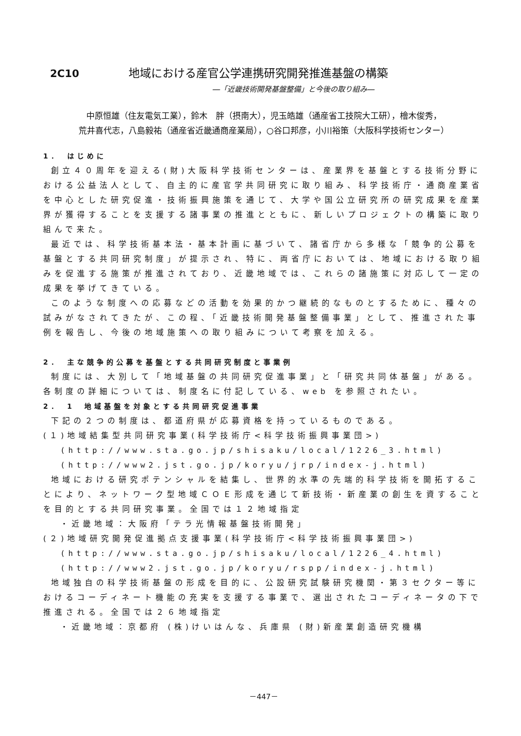2C10 地域における産官公学連携研究開発推進基盤の構築
―「近畿技術開発基盤整備」と今後の取り組み―
中原恒雄（住友電気工業），鈴木　胖（摂南大），児玉皓雄（通産省工技院大工研），檜木俊秀，
荒井喜代志，八島毅祐（通産省近畿通商産業局），○谷口邦彦，小川裕策（大阪科学技術センター）
1．　はじめに
創立４０周年を迎える(財)大阪科学技術センターは、産業界を基盤とする技術分野における公益法人として、自主的に産官学共同研究に取り組み、科学技術庁・通商産業省を中心とした研究促進・技術振興施策を通じて、大学や国公立研究所の研究成果を産業界が獲得することを支援する諸事業の推進とともに、新しいプロジェクトの構築に取り組んで来た。
最近では、科学技術基本法・基本計画に基づいて、諸省庁から多様な「競争的公募を基盤とする共同研究制度」が提示され、特に、両省庁においては、地域における取り組みを促進する施策が推進されており、近畿地域では、これらの諸施策に対応して一定の成果を挙げてきている。
このような制度への応募などの活動を効果的かつ継続的なものとするために、種々の試みがなされてきたが、この程、「近畿技術開発基盤整備事業」として、推進された事例を報告し、今後の地域施策への取り組みについて考察を加える。
2．　主な競争的公募を基盤とする共同研究制度と事業例
制度には、大別して「地域基盤の共同研究促進事業」と「研究共同体基盤」がある。各制度の詳細については、制度名に付記している、web を参照されたい。
2．　1　地域基盤を対象とする共同研究促進事業
下記の２つの制度は、都道府県が応募資格を持っているものである。
(１)地域結集型共同研究事業(科学技術庁<科学技術振興事業団>)
(http://www.sta.go.jp/shisaku/local/1226_3.html)
(http://www2.jst.go.jp/koryu/jrp/index-j.html)
地域における研究ポテンシャルを結集し、世界的水準の先端的科学技術を開拓することにより、ネットワーク型地域ＣＯＥ形成を通じて新技術・新産業の創生を資することを目的とする共同研究事業。全国では１２地域指定
・近畿地域：大阪府「テラ光情報基盤技術開発」
(２)地域研究開発促進拠点支援事業(科学技術庁<科学技術振興事業団>)
(http://www.sta.go.jp/shisaku/local/1226_4.html)
(http://www2.jst.go.jp/koryu/rspp/index-j.html)
地域独自の科学技術基盤の形成を目的に、公設研究試験研究機関・第３セクター等におけるコーディネート機能の充実を支援する事業で、選出されたコーディネータの下で推進される。全国では２６地域指定
・近畿地域：京都府 (株)けいはんな、兵庫県 (財)新産業創造研究機構
－447－